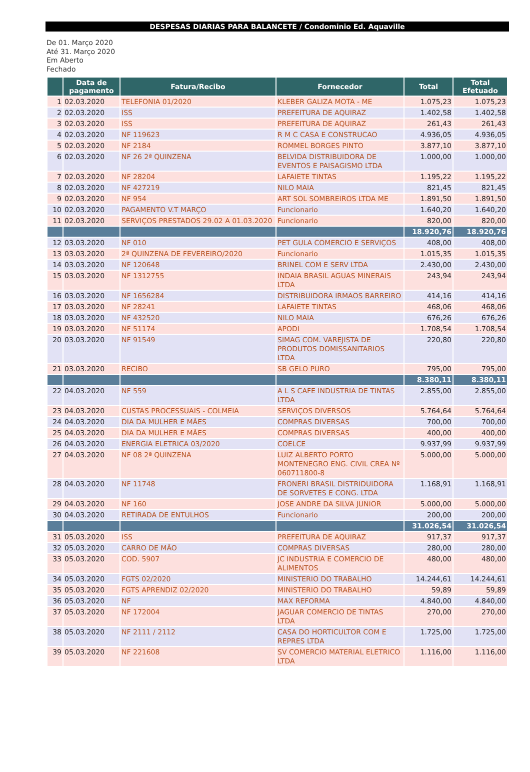DESPESAS DIARIAS PARA BALANCETE / Condominio Ed. Aquaville
De 01. Março 2020
Até 31. Março 2020
Em Aberto
Fechado
| | Data de pagamento | Fatura/Recibo | Fornecedor | Total | Total Efetuado |
| --- | --- | --- | --- | --- | --- |
| 1 | 02.03.2020 | TELEFONIA 01/2020 | KLEBER GALIZA MOTA - ME | 1.075,23 | 1.075,23 |
| 2 | 02.03.2020 | ISS | PREFEITURA DE AQUIRAZ | 1.402,58 | 1.402,58 |
| 3 | 02.03.2020 | ISS | PREFEITURA DE AQUIRAZ | 261,43 | 261,43 |
| 4 | 02.03.2020 | NF 119623 | R M C CASA E CONSTRUCAO | 4.936,05 | 4.936,05 |
| 5 | 02.03.2020 | NF 2184 | ROMMEL BORGES PINTO | 3.877,10 | 3.877,10 |
| 6 | 02.03.2020 | NF 26 2ª QUINZENA | BELVIDA DISTRIBUIDORA DE EVENTOS E PAISAGISMO LTDA | 1.000,00 | 1.000,00 |
| 7 | 02.03.2020 | NF 28204 | LAFAIETE TINTAS | 1.195,22 | 1.195,22 |
| 8 | 02.03.2020 | NF 427219 | NILO MAIA | 821,45 | 821,45 |
| 9 | 02.03.2020 | NF 954 | ART SOL SOMBREIROS LTDA ME | 1.891,50 | 1.891,50 |
| 10 | 02.03.2020 | PAGAMENTO V.T MARÇO | Funcionario | 1.640,20 | 1.640,20 |
| 11 | 02.03.2020 | SERVIÇOS PRESTADOS 29.02 A 01.03.2020 | Funcionario | 820,00 | 820,00 |
| | | | | 18.920,76 | 18.920,76 |
| 12 | 03.03.2020 | NF 010 | PET GULA COMERCIO E SERVIÇOS | 408,00 | 408,00 |
| 13 | 03.03.2020 | 2ª QUINZENA DE FEVEREIRO/2020 | Funcionario | 1.015,35 | 1.015,35 |
| 14 | 03.03.2020 | NF 120648 | BRINEL COM E SERV LTDA | 2.430,00 | 2.430,00 |
| 15 | 03.03.2020 | NF 1312755 | INDAIA BRASIL AGUAS MINERAIS LTDA | 243,94 | 243,94 |
| 16 | 03.03.2020 | NF 1656284 | DISTRIBUIDORA IRMAOS BARREIRO | 414,16 | 414,16 |
| 17 | 03.03.2020 | NF 28241 | LAFAIETE TINTAS | 468,06 | 468,06 |
| 18 | 03.03.2020 | NF 432520 | NILO MAIA | 676,26 | 676,26 |
| 19 | 03.03.2020 | NF 51174 | APODI | 1.708,54 | 1.708,54 |
| 20 | 03.03.2020 | NF 91549 | SIMAG COM. VAREJISTA DE PRODUTOS DOMISSANITARIOS LTDA | 220,80 | 220,80 |
| 21 | 03.03.2020 | RECIBO | SB GELO PURO | 795,00 | 795,00 |
| | | | | 8.380,11 | 8.380,11 |
| 22 | 04.03.2020 | NF 559 | A L S CAFE INDUSTRIA DE TINTAS LTDA | 2.855,00 | 2.855,00 |
| 23 | 04.03.2020 | CUSTAS PROCESSUAIS - COLMEIA | SERVIÇOS DIVERSOS | 5.764,64 | 5.764,64 |
| 24 | 04.03.2020 | DIA DA MULHER E MÃES | COMPRAS DIVERSAS | 700,00 | 700,00 |
| 25 | 04.03.2020 | DIA DA MULHER E MÃES | COMPRAS DIVERSAS | 400,00 | 400,00 |
| 26 | 04.03.2020 | ENERGIA ELETRICA 03/2020 | COELCE | 9.937,99 | 9.937,99 |
| 27 | 04.03.2020 | NF 08 2ª QUINZENA | LUIZ ALBERTO PORTO MONTENEGRO ENG. CIVIL CREA Nº 060711800-8 | 5.000,00 | 5.000,00 |
| 28 | 04.03.2020 | NF 11748 | FRONERI BRASIL DISTRIDUIDORA DE SORVETES E CONG. LTDA | 1.168,91 | 1.168,91 |
| 29 | 04.03.2020 | NF 160 | JOSE ANDRE DA SILVA JUNIOR | 5.000,00 | 5.000,00 |
| 30 | 04.03.2020 | RETIRADA DE ENTULHOS | Funcionario | 200,00 | 200,00 |
| | | | | 31.026,54 | 31.026,54 |
| 31 | 05.03.2020 | ISS | PREFEITURA DE AQUIRAZ | 917,37 | 917,37 |
| 32 | 05.03.2020 | CARRO DE MÃO | COMPRAS DIVERSAS | 280,00 | 280,00 |
| 33 | 05.03.2020 | COD. 5907 | JC INDUSTRIA E COMERCIO DE ALIMENTOS | 480,00 | 480,00 |
| 34 | 05.03.2020 | FGTS 02/2020 | MINISTERIO DO TRABALHO | 14.244,61 | 14.244,61 |
| 35 | 05.03.2020 | FGTS APRENDIZ 02/2020 | MINISTERIO DO TRABALHO | 59,89 | 59,89 |
| 36 | 05.03.2020 | NF | MAX REFORMA | 4.840,00 | 4.840,00 |
| 37 | 05.03.2020 | NF 172004 | JAGUAR COMERCIO DE TINTAS LTDA | 270,00 | 270,00 |
| 38 | 05.03.2020 | NF 2111 / 2112 | CASA DO HORTICULTOR COM E REPRES LTDA | 1.725,00 | 1.725,00 |
| 39 | 05.03.2020 | NF 221608 | SV COMERCIO MATERIAL ELETRICO LTDA | 1.116,00 | 1.116,00 |